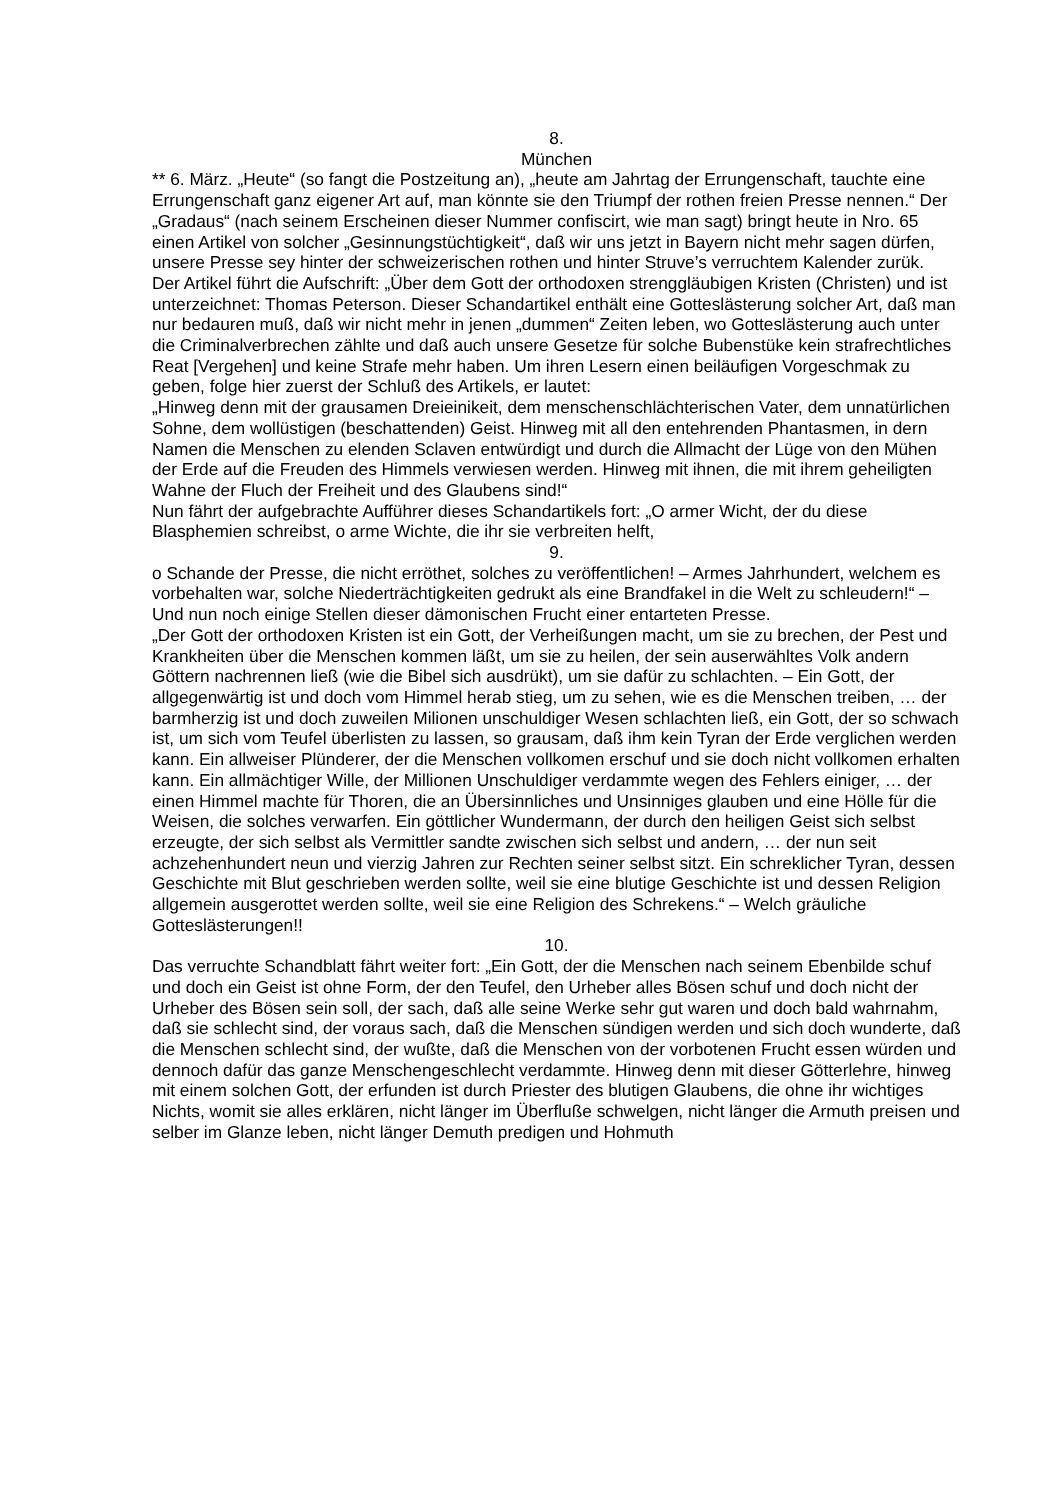8.
München
** 6. März. „Heute“ (so fangt die Postzeitung an), „heute am Jahrtag der Errungenschaft, tauchte eine Errungenschaft ganz eigener Art auf, man könnte sie den Triumpf der rothen freien Presse nennen.“ Der „Gradaus“ (nach seinem Erscheinen dieser Nummer confiscirt, wie man sagt) bringt heute in Nro. 65 einen Artikel von solcher „Gesinnungstüchtigkeit“, daß wir uns jetzt in Bayern nicht mehr sagen dürfen, unsere Presse sey hinter der schweizerischen rothen und hinter Struve’s verruchtem Kalender zurük.
Der Artikel führt die Aufschrift: „Über dem Gott der orthodoxen strenggläubigen Kristen (Christen) und ist unterzeichnet: Thomas Peterson. Dieser Schandartikel enthält eine Gotteslästerung solcher Art, daß man nur bedauren muß, daß wir nicht mehr in jenen „dummen“ Zeiten leben, wo Gotteslästerung auch unter die Criminalverbrechen zählte und daß auch unsere Gesetze für solche Bubenstüke kein strafrechtliches Reat [Vergehen] und keine Strafe mehr haben. Um ihren Lesern einen beiläufigen Vorgeschmak zu geben, folge hier zuerst der Schluß des Artikels, er lautet:
„Hinweg denn mit der grausamen Dreieinikeit, dem menschenschlächterischen Vater, dem unnatürlichen Sohne, dem wollüstigen (beschattenden) Geist. Hinweg mit all den entehrenden Phantasmen, in dern Namen die Menschen zu elenden Sclaven entwürdigt und durch die Allmacht der Lüge von den Mühen der Erde auf die Freuden des Himmels verwiesen werden. Hinweg mit ihnen, die mit ihrem geheiligten Wahne der Fluch der Freiheit und des Glaubens sind!“
Nun fährt der aufgebrachte Aufführer dieses Schandartikels fort: „O armer Wicht, der du diese Blasphemien schreibst, o arme Wichte, die ihr sie verbreiten helft,
9.
o Schande der Presse, die nicht erröthet, solches zu veröffentlichen! – Armes Jahrhundert, welchem es vorbehalten war, solche Niederträchtigkeiten gedrukt als eine Brandfakel in die Welt zu schleudern!“ – Und nun noch einige Stellen dieser dämonischen Frucht einer entarteten Presse.
„Der Gott der orthodoxen Kristen ist ein Gott, der Verheißungen macht, um sie zu brechen, der Pest und Krankheiten über die Menschen kommen läßt, um sie zu heilen, der sein auserwähltes Volk andern Göttern nachrennen ließ (wie die Bibel sich ausdrükt), um sie dafür zu schlachten. – Ein Gott, der allgegenwärtig ist und doch vom Himmel herab stieg, um zu sehen, wie es die Menschen treiben, … der barmherzig ist und doch zuweilen Milionen unschuldiger Wesen schlachten ließ, ein Gott, der so schwach ist, um sich vom Teufel überlisten zu lassen, so grausam, daß ihm kein Tyran der Erde verglichen werden kann. Ein allweiser Plünderer, der die Menschen vollkomen erschuf und sie doch nicht vollkomen erhalten kann. Ein allmächtiger Wille, der Millionen Unschuldiger verdammte wegen des Fehlers einiger, … der einen Himmel machte für Thoren, die an Übersinnliches und Unsinniges glauben und eine Hölle für die Weisen, die solches verwarfen. Ein göttlicher Wundermann, der durch den heiligen Geist sich selbst erzeugte, der sich selbst als Vermittler sandte zwischen sich selbst und andern, … der nun seit achzehenhundert neun und vierzig Jahren zur Rechten seiner selbst sitzt. Ein schreklicher Tyran, dessen Geschichte mit Blut geschrieben werden sollte, weil sie eine blutige Geschichte ist und dessen Religion allgemein ausgerottet werden sollte, weil sie eine Religion des Schrekens.“ – Welch gräuliche Gotteslästerungen!!
10.
Das verruchte Schandblatt fährt weiter fort: „Ein Gott, der die Menschen nach seinem Ebenbilde schuf und doch ein Geist ist ohne Form, der den Teufel, den Urheber alles Bösen schuf und doch nicht der Urheber des Bösen sein soll, der sach, daß alle seine Werke sehr gut waren und doch bald wahrnahm, daß sie schlecht sind, der voraus sach, daß die Menschen sündigen werden und sich doch wunderte, daß die Menschen schlecht sind, der wußte, daß die Menschen von der vorbotenen Frucht essen würden und dennoch dafür das ganze Menschengeschlecht verdammte. Hinweg denn mit dieser Götterlehre, hinweg mit einem solchen Gott, der erfunden ist durch Priester des blutigen Glaubens, die ohne ihr wichtiges Nichts, womit sie alles erklären, nicht länger im Überfluße schwelgen, nicht länger die Armuth preisen und selber im Glanze leben, nicht länger Demuth predigen und Hohmuth